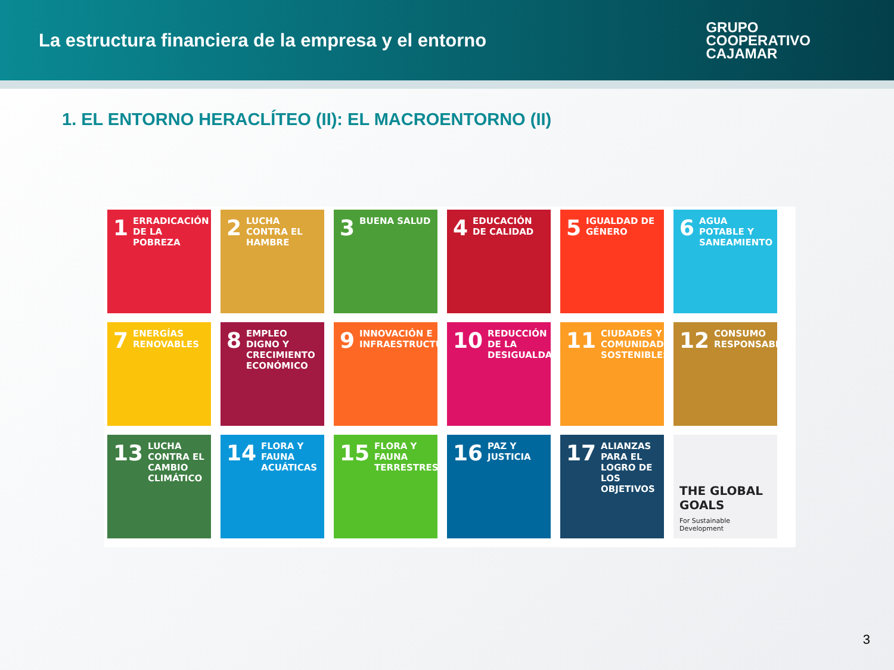La estructura financiera de la empresa y el entorno
GRUPO
COOPERATIVO
CAJAMAR
1. EL ENTORNO HERACLÍTEO (II): EL MACROENTORNO (II)
1 ERRADICACIÓN DE LA POBREZA
2 LUCHA CONTRA EL HAMBRE
3 BUENA SALUD
4 EDUCACIÓN DE CALIDAD
5 IGUALDAD DE GÉNERO
6 AGUA POTABLE Y SANEAMIENTO
7 ENERGÍAS RENOVABLES
8 EMPLEO DIGNO Y CRECIMIENTO ECONÓMICO
9 INNOVACIÓN E INFRAESTRUCTURAS
10 REDUCCIÓN DE LA DESIGUALDAD
11 CIUDADES Y COMUNIDADES SOSTENIBLES
12 CONSUMO RESPONSABLE
13 LUCHA CONTRA EL CAMBIO CLIMÁTICO
14 FLORA Y FAUNA ACUÁTICAS
15 FLORA Y FAUNA TERRESTRES
16 PAZ Y JUSTICIA
17 ALIANZAS PARA EL LOGRO DE LOS OBJETIVOS
THE GLOBAL GOALS
For Sustainable Development
3